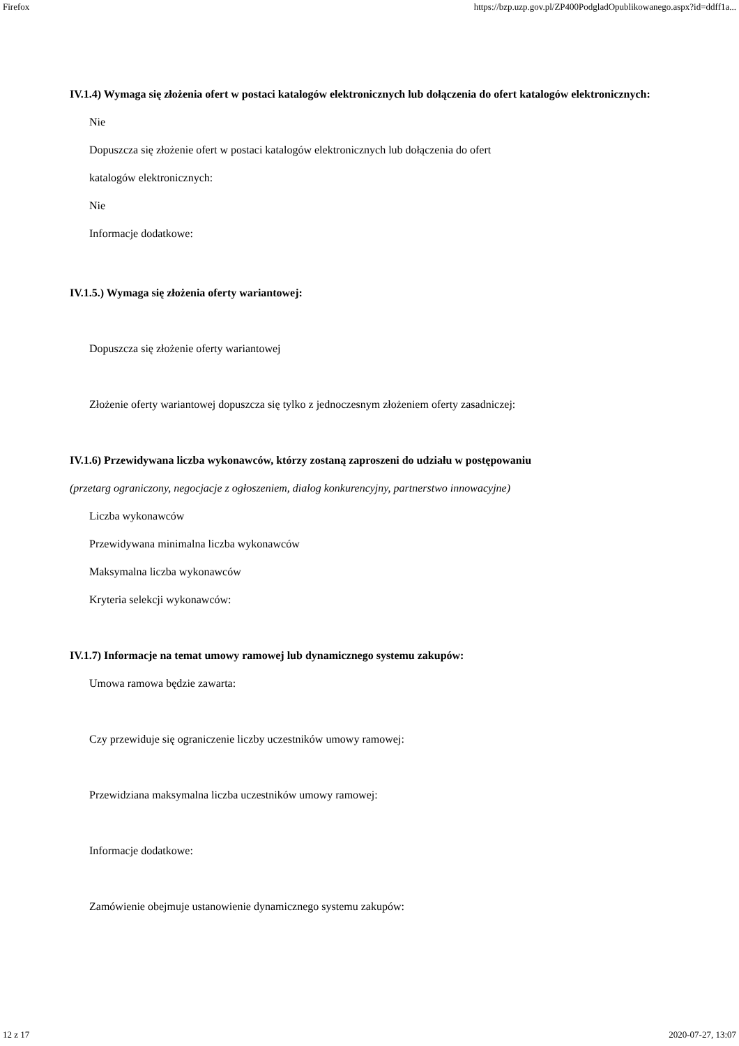Firefox https://bzp.uzp.gov.pl/ZP400PodgladOpublikowanego.aspx?id=ddff1a...
IV.1.4) Wymaga się złożenia ofert w postaci katalogów elektronicznych lub dołączenia do ofert katalogów elektronicznych:
Nie
Dopuszcza się złożenie ofert w postaci katalogów elektronicznych lub dołączenia do ofert
katalogów elektronicznych:
Nie
Informacje dodatkowe:
IV.1.5.) Wymaga się złożenia oferty wariantowej:
Dopuszcza się złożenie oferty wariantowej
Złożenie oferty wariantowej dopuszcza się tylko z jednoczesnym złożeniem oferty zasadniczej:
IV.1.6) Przewidywana liczba wykonawców, którzy zostaną zaproszeni do udziału w postępowaniu
(przetarg ograniczony, negocjacje z ogłoszeniem, dialog konkurencyjny, partnerstwo innowacyjne)
Liczba wykonawców
Przewidywana minimalna liczba wykonawców
Maksymalna liczba wykonawców
Kryteria selekcji wykonawców:
IV.1.7) Informacje na temat umowy ramowej lub dynamicznego systemu zakupów:
Umowa ramowa będzie zawarta:
Czy przewiduje się ograniczenie liczby uczestników umowy ramowej:
Przewidziana maksymalna liczba uczestników umowy ramowej:
Informacje dodatkowe:
Zamówienie obejmuje ustanowienie dynamicznego systemu zakupów:
12 z 17 2020-07-27, 13:07